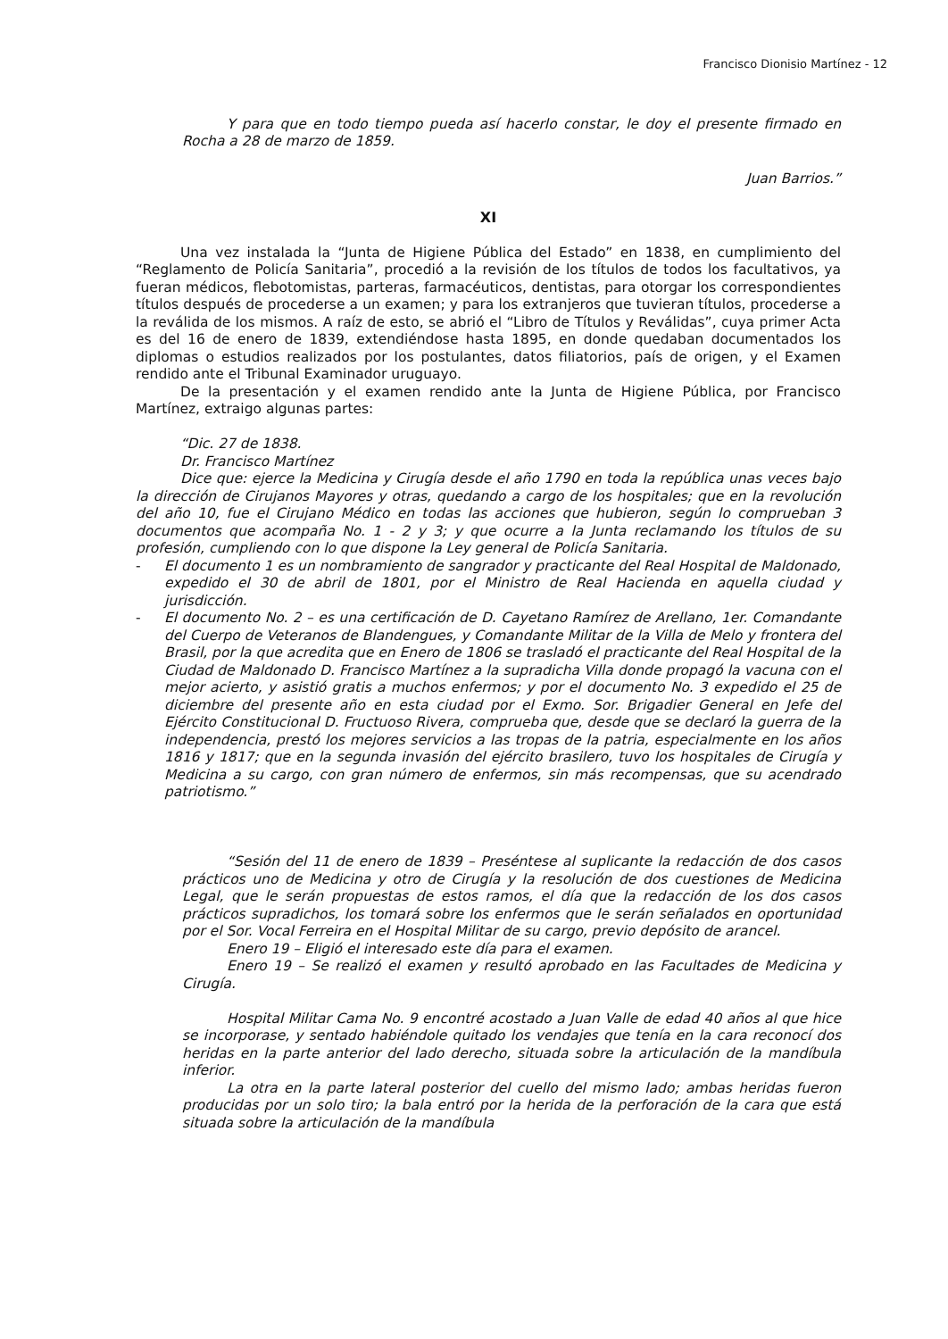Francisco Dionisio Martínez - 12
Y para que en todo tiempo pueda así hacerlo constar, le doy el presente firmado en Rocha a 28 de marzo de 1859.
Juan Barrios.”
XI
Una vez instalada la “Junta de Higiene Pública del Estado” en 1838, en cumplimiento del “Reglamento de Policía Sanitaria”, procedió a la revisión de los títulos de todos los facultativos, ya fueran médicos, flebotomistas, parteras, farmacéuticos, dentistas, para otorgar los correspondientes títulos después de procederse a un examen; y para los extranjeros que tuvieran títulos, procederse a la reválida de los mismos. A raíz de esto, se abrió el “Libro de Títulos y Reválidas”, cuya primer Acta es del 16 de enero de 1839, extendiéndose hasta 1895, en donde quedaban documentados los diplomas o estudios realizados por los postulantes, datos filiatorios, país de origen, y el Examen rendido ante el Tribunal Examinador uruguayo.
De la presentación y el examen rendido ante la Junta de Higiene Pública, por Francisco Martínez, extraigo algunas partes:
“Dic. 27 de 1838.
Dr. Francisco Martínez
Dice que: ejerce la Medicina y Cirugía desde el año 1790 en toda la república unas veces bajo la dirección de Cirujanos Mayores y otras, quedando a cargo de los hospitales; que en la revolución del año 10, fue el Cirujano Médico en todas las acciones que hubieron, según lo comprueban 3 documentos que acompaña No. 1 - 2 y 3; y que ocurre a la Junta reclamando los títulos de su profesión, cumpliendo con lo que dispone la Ley general de Policía Sanitaria.
- El documento 1 es un nombramiento de sangrador y practicante del Real Hospital de Maldonado, expedido el 30 de abril de 1801, por el Ministro de Real Hacienda en aquella ciudad y jurisdicción.
- El documento No. 2 – es una certificación de D. Cayetano Ramírez de Arellano, 1er. Comandante del Cuerpo de Veteranos de Blandengues, y Comandante Militar de la Villa de Melo y frontera del Brasil, por la que acredita que en Enero de 1806 se trasladó el practicante del Real Hospital de la Ciudad de Maldonado D. Francisco Martínez a la supradicha Villa donde propagó la vacuna con el mejor acierto, y asistió gratis a muchos enfermos; y por el documento No. 3 expedido el 25 de diciembre del presente año en esta ciudad por el Exmo. Sor. Brigadier General en Jefe del Ejército Constitucional D. Fructuoso Rivera, comprueba que, desde que se declaró la guerra de la independencia, prestó los mejores servicios a las tropas de la patria, especialmente en los años 1816 y 1817; que en la segunda invasión del ejército brasilero, tuvo los hospitales de Cirugía y Medicina a su cargo, con gran número de enfermos, sin más recompensas, que su acendrado patriotismo.”
“Sesión del 11 de enero de 1839 – Preséntese al suplicante la redacción de dos casos prácticos uno de Medicina y otro de Cirugía y la resolución de dos cuestiones de Medicina Legal, que le serán propuestas de estos ramos, el día que la redacción de los dos casos prácticos supradichos, los tomará sobre los enfermos que le serán señalados en oportunidad por el Sor. Vocal Ferreira en el Hospital Militar de su cargo, previo depósito de arancel.
Enero 19 – Eligió el interesado este día para el examen.
Enero 19 – Se realizó el examen y resultó aprobado en las Facultades de Medicina y Cirugía.
Hospital Militar Cama No. 9 encontré acostado a Juan Valle de edad 40 años al que hice se incorporase, y sentado habiéndole quitado los vendajes que tenía en la cara reconocí dos heridas en la parte anterior del lado derecho, situada sobre la articulación de la mandíbula inferior.
La otra en la parte lateral posterior del cuello del mismo lado; ambas heridas fueron producidas por un solo tiro; la bala entró por la herida de la perforación de la cara que está situada sobre la articulación de la mandíbula